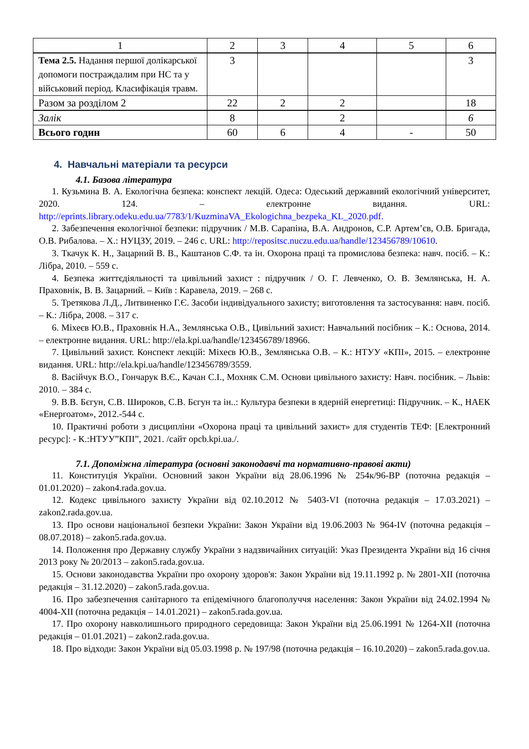| 1 | 2 | 3 | 4 | 5 | 6 |
| Тема 2.5. Надання першої долікарської допомоги постраждалим при НС та у військовий період. Класифікація травм. | 3 | | | | 3 |
| Разом за розділом 2 | 22 | 2 | 2 | | 18 |
| Залік | 8 | | 2 | | 6 |
| Всього годин | 60 | 6 | 4 | - | 50 |
4. Навчальні матеріали та ресурси
4.1. Базова література
1. Кузьмина В. А. Екологічна безпека: конспект лекцій. Одеса: Одеський державний екологічний університет, 2020. 124. – електронне видання. URL: http://eprints.library.odeku.edu.ua/7783/1/KuzminaVA_Ekologichna_bezpeka_KL_2020.pdf.
2. Забезпечення екологічної безпеки: підручник / М.В. Сарапіна, В.А. Андронов, С.Р. Артем’єв, О.В. Бригада, О.В. Рибалова. – Х.: НУЦЗУ, 2019. – 246 с. URL: http://repositsc.nuczu.edu.ua/handle/123456789/10610.
3. Ткачук К. Н., Зацарний В. В., Каштанов С.Ф. та ін. Охорона праці та промислова безпека: навч. посіб. – К.: Лібра, 2010. – 559 с.
4. Безпека життєдіяльності та цивільний захист : підручник / О. Г. Левченко, О. В. Землянська, Н. А. Праховнік, В. В. Зацарний. – Київ : Каравела, 2019. – 268 с.
5. Третякова Л.Д., Литвиненко Г.Є. Засоби індивідуального захисту; виготовлення та застосування: навч. посіб. – К.: Лібра, 2008. – 317 с.
6. Міхеєв Ю.В., Праховнік Н.А., Землянська О.В., Цивільний захист: Навчальний посібник – К.: Основа, 2014. – електронне видання. URL: http://ela.kpi.ua/handle/123456789/18966.
7. Цивільний захист. Конспект лекцій: Міхеєв Ю.В., Землянська О.В. – К.: НТУУ «КПІ», 2015. – електронне видання. URL: http://ela.kpi.ua/handle/123456789/3559.
8. Васійчук В.О., Гончарук В.Є., Качан С.І., Мохняк С.М. Основи цивільного захисту: Навч. посібник. – Львів: 2010. – 384 с.
9. В.В. Бєгун, С.В. Широков, С.В. Бєгун та ін..: Культура безпеки в ядерній енергетиці: Підручник. – К., НАЕК «Енергоатом», 2012.-544 с.
10. Практичні роботи з дисципліни «Охорона праці та цивільний захист» для студентів ТЕФ: [Електронний ресурс]: - К.:НТУУ”КПІ”, 2021. /сайт opcb.kpi.ua./.
7.1. Допоміжна література (основні законодавчі та нормативно-правові акти)
11. Конституція України. Основний закон України від 28.06.1996 № 254к/96-ВР (поточна редакція – 01.01.2020) – zakon4.rada.gov.ua.
12. Кодекс цивільного захисту України від 02.10.2012 № 5403-VI (поточна редакція – 17.03.2021) – zakon2.rada.gov.ua.
13. Про основи національної безпеки України: Закон України від 19.06.2003 № 964-IV (поточна редакція – 08.07.2018) – zakon5.rada.gov.ua.
14. Положення про Державну службу України з надзвичайних ситуацій: Указ Президента України від 16 січня 2013 року № 20/2013 – zakon5.rada.gov.ua.
15. Основи законодавства України про охорону здоров'я: Закон України від 19.11.1992 р. № 2801-XII (поточна редакція – 31.12.2020) – zakon5.rada.gov.ua.
16. Про забезпечення санітарного та епідемічного благополуччя населення: Закон України від 24.02.1994 № 4004-XII (поточна редакція – 14.01.2021) – zakon5.rada.gov.ua.
17. Про охорону навколишнього природного середовища: Закон України від 25.06.1991 № 1264-XII (поточна редакція – 01.01.2021) – zakon2.rada.gov.ua.
18. Про відходи: Закон України від 05.03.1998 р. № 197/98 (поточна редакція – 16.10.2020) – zakon5.rada.gov.ua.